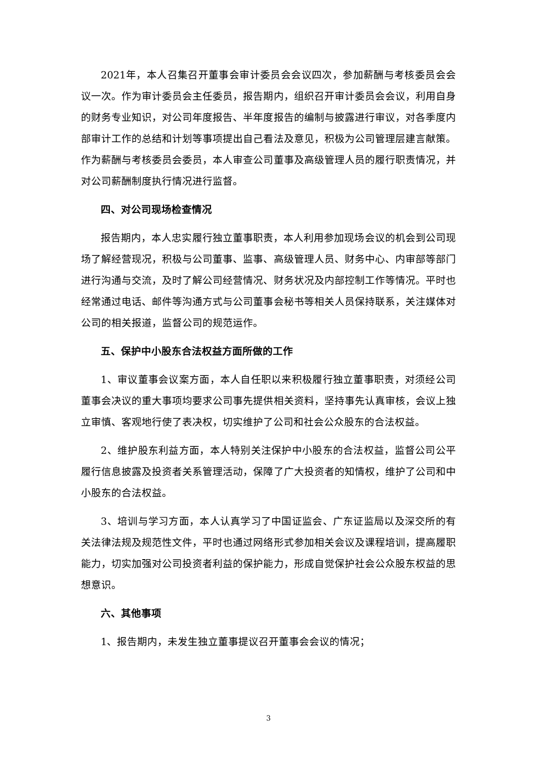2021年，本人召集召开董事会审计委员会会议四次，参加薪酬与考核委员会会议一次。作为审计委员会主任委员，报告期内，组织召开审计委员会会议，利用自身的财务专业知识，对公司年度报告、半年度报告的编制与披露进行审议，对各季度内部审计工作的总结和计划等事项提出自己看法及意见，积极为公司管理层建言献策。作为薪酬与考核委员会委员，本人审查公司董事及高级管理人员的履行职责情况，并对公司薪酬制度执行情况进行监督。
四、对公司现场检查情况
报告期内，本人忠实履行独立董事职责，本人利用参加现场会议的机会到公司现场了解经营现况，积极与公司董事、监事、高级管理人员、财务中心、内审部等部门进行沟通与交流，及时了解公司经营情况、财务状况及内部控制工作等情况。平时也经常通过电话、邮件等沟通方式与公司董事会秘书等相关人员保持联系，关注媒体对公司的相关报道，监督公司的规范运作。
五、保护中小股东合法权益方面所做的工作
1、审议董事会议案方面，本人自任职以来积极履行独立董事职责，对须经公司董事会决议的重大事项均要求公司事先提供相关资料，坚持事先认真审核，会议上独立审慎、客观地行使了表决权，切实维护了公司和社会公众股东的合法权益。
2、维护股东利益方面，本人特别关注保护中小股东的合法权益，监督公司公平履行信息披露及投资者关系管理活动，保障了广大投资者的知情权，维护了公司和中小股东的合法权益。
3、培训与学习方面，本人认真学习了中国证监会、广东证监局以及深交所的有关法律法规及规范性文件，平时也通过网络形式参加相关会议及课程培训，提高履职能力，切实加强对公司投资者利益的保护能力，形成自觉保护社会公众股东权益的思想意识。
六、其他事项
1、报告期内，未发生独立董事提议召开董事会会议的情况；
3